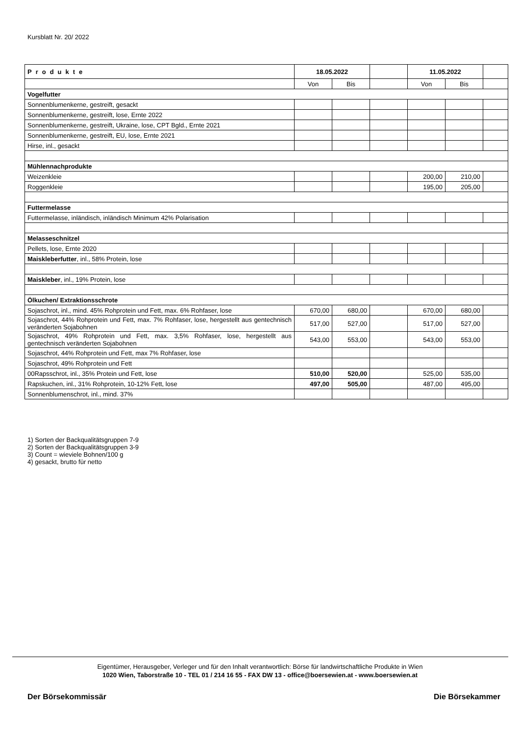Kursblatt Nr. 20/ 2022
| Produkte | 18.05.2022 | | | 11.05.2022 | | |
| --- | --- | --- | --- | --- | --- | --- |
| | Von | Bis | | Von | Bis | |
| Vogelfutter | | | | | | |
| Sonnenblumenkerne, gestreift, gesackt | | | | | | |
| Sonnenblumenkerne, gestreift, lose, Ernte 2022 | | | | | | |
| Sonnenblumenkerne, gestreift, Ukraine, lose, CPT Bgld., Ernte 2021 | | | | | | |
| Sonnenblumenkerne, gestreift, EU, lose, Ernte 2021 | | | | | | |
| Hirse, inl., gesackt | | | | | | |
| Mühlennachprodukte | | | | | | |
| Weizenkleie | | | | 200,00 | 210,00 | |
| Roggenkleie | | | | 195,00 | 205,00 | |
| Futtermelasse | | | | | | |
| Futtermelasse, inländisch, inländisch Minimum 42% Polarisation | | | | | | |
| Melasseschnitzel | | | | | | |
| Pellets, lose, Ernte 2020 | | | | | | |
| Maiskleberfutter , inl., 58% Protein, lose | | | | | | |
| Maiskleber , inl., 19% Protein, lose | | | | | | |
| Ölkuchen/ Extraktionsschrote | | | | | | |
| Sojaschrot, inl., mind. 45% Rohprotein und Fett, max. 6% Rohfaser, lose | 670,00 | 680,00 | | 670,00 | 680,00 | |
| Sojaschrot, 44% Rohprotein und Fett, max. 7% Rohfaser, lose, hergestellt aus gentechnisch veränderten Sojabohnen | 517,00 | 527,00 | | 517,00 | 527,00 | |
| Sojaschrot, 49% Rohprotein und Fett, max. 3,5% Rohfaser, lose, hergestellt aus gentechnisch veränderten Sojabohnen | 543,00 | 553,00 | | 543,00 | 553,00 | |
| Sojaschrot, 44% Rohprotein und Fett, max 7% Rohfaser, lose | | | | | | |
| Sojaschrot, 49% Rohprotein und Fett | | | | | | |
| 00Rapsschrot, inl., 35% Protein und Fett, lose | 510,00 | 520,00 | | 525,00 | 535,00 | |
| Rapskuchen, inl., 31% Rohprotein, 10-12% Fett, lose | 497,00 | 505,00 | | 487,00 | 495,00 | |
| Sonnenblumenschrot, inl., mind. 37% | | | | | | |
1) Sorten der Backqualitätsgruppen 7-9
2) Sorten der Backqualitätsgruppen 3-9
3) Count = wieviele Bohnen/100 g
4) gesackt, brutto für netto
Eigentümer, Herausgeber, Verleger und für den Inhalt verantwortlich: Börse für landwirtschaftliche Produkte in Wien
1020 Wien, Taborstraße 10 - TEL 01 / 214 16 55 - FAX DW 13 - office@boersewien.at - www.boersewien.at
Der Börsekommissär Die Börsekammer